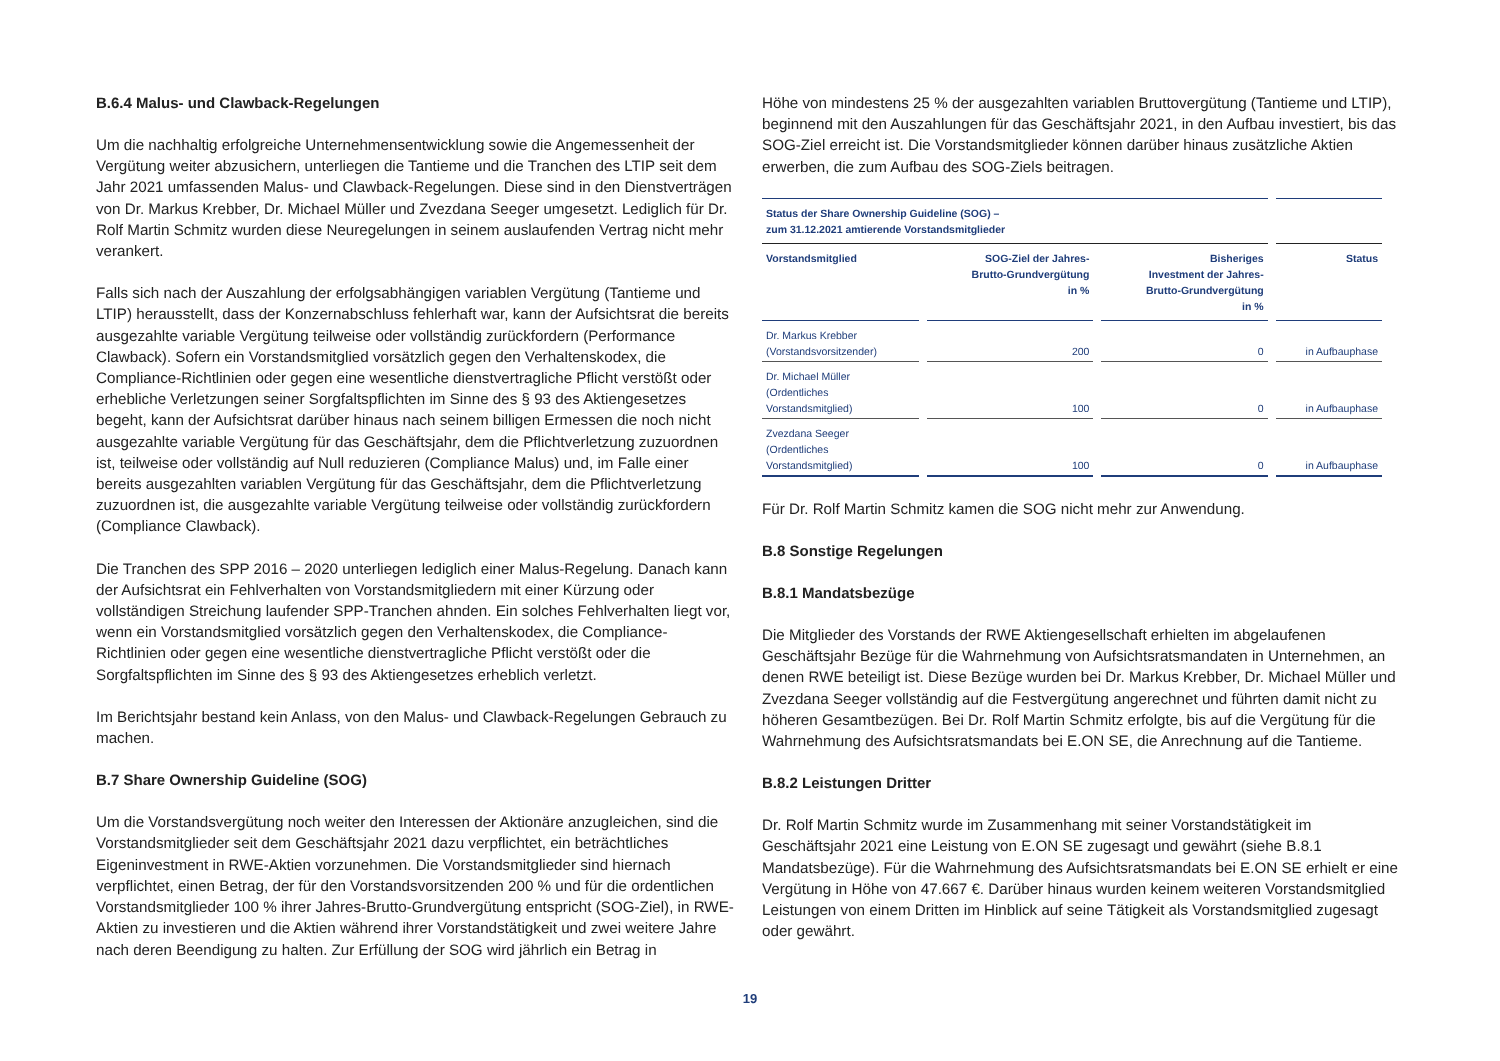B.6.4 Malus- und Clawback-Regelungen
Um die nachhaltig erfolgreiche Unternehmensentwicklung sowie die Angemessenheit der Vergütung weiter abzusichern, unterliegen die Tantieme und die Tranchen des LTIP seit dem Jahr 2021 umfassenden Malus- und Clawback-Regelungen. Diese sind in den Dienstverträgen von Dr. Markus Krebber, Dr. Michael Müller und Zvezdana Seeger umgesetzt. Lediglich für Dr. Rolf Martin Schmitz wurden diese Neuregelungen in seinem auslaufenden Vertrag nicht mehr verankert.
Falls sich nach der Auszahlung der erfolgsabhängigen variablen Vergütung (Tantieme und LTIP) herausstellt, dass der Konzernabschluss fehlerhaft war, kann der Aufsichtsrat die bereits ausgezahlte variable Vergütung teilweise oder vollständig zurückfordern (Performance Clawback). Sofern ein Vorstandsmitglied vorsätzlich gegen den Verhaltenskodex, die Compliance-Richtlinien oder gegen eine wesentliche dienstvertragliche Pflicht verstößt oder erhebliche Verletzungen seiner Sorgfaltspflichten im Sinne des § 93 des Aktiengesetzes begeht, kann der Aufsichtsrat darüber hinaus nach seinem billigen Ermessen die noch nicht ausgezahlte variable Vergütung für das Geschäftsjahr, dem die Pflichtverletzung zuzuordnen ist, teilweise oder vollständig auf Null reduzieren (Compliance Malus) und, im Falle einer bereits ausgezahlten variablen Vergütung für das Geschäftsjahr, dem die Pflichtverletzung zuzuordnen ist, die ausgezahlte variable Vergütung teilweise oder vollständig zurückfordern (Compliance Clawback).
Die Tranchen des SPP 2016 – 2020 unterliegen lediglich einer Malus-Regelung. Danach kann der Aufsichtsrat ein Fehlverhalten von Vorstandsmitgliedern mit einer Kürzung oder vollständigen Streichung laufender SPP-Tranchen ahnden. Ein solches Fehlverhalten liegt vor, wenn ein Vorstandsmitglied vorsätzlich gegen den Verhaltenskodex, die Compliance-Richtlinien oder gegen eine wesentliche dienstvertragliche Pflicht verstößt oder die Sorgfaltspflichten im Sinne des § 93 des Aktiengesetzes erheblich verletzt.
Im Berichtsjahr bestand kein Anlass, von den Malus- und Clawback-Regelungen Gebrauch zu machen.
B.7 Share Ownership Guideline (SOG)
Um die Vorstandsvergütung noch weiter den Interessen der Aktionäre anzugleichen, sind die Vorstandsmitglieder seit dem Geschäftsjahr 2021 dazu verpflichtet, ein beträchtliches Eigeninvestment in RWE-Aktien vorzunehmen. Die Vorstandsmitglieder sind hiernach verpflichtet, einen Betrag, der für den Vorstandsvorsitzenden 200 % und für die ordentlichen Vorstandsmitglieder 100 % ihrer Jahres-Brutto-Grundvergütung entspricht (SOG-Ziel), in RWE-Aktien zu investieren und die Aktien während ihrer Vorstandstätigkeit und zwei weitere Jahre nach deren Beendigung zu halten. Zur Erfüllung der SOG wird jährlich ein Betrag in
Höhe von mindestens 25 % der ausgezahlten variablen Bruttovergütung (Tantieme und LTIP), beginnend mit den Auszahlungen für das Geschäftsjahr 2021, in den Aufbau investiert, bis das SOG-Ziel erreicht ist. Die Vorstandsmitglieder können darüber hinaus zusätzliche Aktien erwerben, die zum Aufbau des SOG-Ziels beitragen.
| Status der Share Ownership Guideline (SOG) – zum 31.12.2021 amtierende Vorstandsmitglieder | | | |
| --- | --- | --- | --- |
| Vorstandsmitglied | SOG-Ziel der Jahres- Brutto-Grundvergütung in % | Bisheriges Investment der Jahres- Brutto-Grundvergütung in % | Status |
| Dr. Markus Krebber (Vorstandsvorsitzender) | 200 | 0 | in Aufbauphase |
| Dr. Michael Müller (Ordentliches Vorstandsmitglied) | 100 | 0 | in Aufbauphase |
| Zvezdana Seeger (Ordentliches Vorstandsmitglied) | 100 | 0 | in Aufbauphase |
Für Dr. Rolf Martin Schmitz kamen die SOG nicht mehr zur Anwendung.
B.8 Sonstige Regelungen
B.8.1 Mandatsbezüge
Die Mitglieder des Vorstands der RWE Aktiengesellschaft erhielten im abgelaufenen Geschäftsjahr Bezüge für die Wahrnehmung von Aufsichtsratsmandaten in Unternehmen, an denen RWE beteiligt ist. Diese Bezüge wurden bei Dr. Markus Krebber, Dr. Michael Müller und Zvezdana Seeger vollständig auf die Festvergütung angerechnet und führten damit nicht zu höheren Gesamtbezügen. Bei Dr. Rolf Martin Schmitz erfolgte, bis auf die Vergütung für die Wahrnehmung des Aufsichtsratsmandats bei E.ON SE, die Anrechnung auf die Tantieme.
B.8.2 Leistungen Dritter
Dr. Rolf Martin Schmitz wurde im Zusammenhang mit seiner Vorstandstätigkeit im Geschäftsjahr 2021 eine Leistung von E.ON SE zugesagt und gewährt (siehe B.8.1 Mandatsbezüge). Für die Wahrnehmung des Aufsichtsratsmandats bei E.ON SE erhielt er eine Vergütung in Höhe von 47.667 €. Darüber hinaus wurden keinem weiteren Vorstandsmitglied Leistungen von einem Dritten im Hinblick auf seine Tätigkeit als Vorstandsmitglied zugesagt oder gewährt.
19